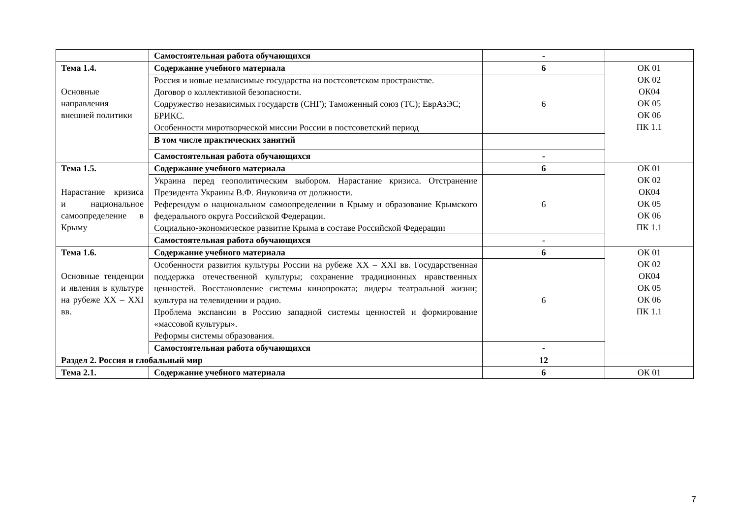| | Самостоятельная работа обучающихся | - | |
| Тема 1.4. Основные направления внешней политики | Содержание учебного материала | 6 | ОК 01 ОК 02 ОК04 ОК 05 ОК 06 ПК 1.1 |
| | Россия и новые независимые государства на постсоветском пространстве. Договор о коллективной безопасности. Содружество независимых государств (СНГ); Таможенный союз (ТС); ЕврАзЭС; БРИКС. Особенности миротворческой миссии России в постсоветский период | 6 | |
| | В том числе практических занятий | | |
| | Самостоятельная работа обучающихся | - | |
| Тема 1.5. Нарастание кризиса и национальное самоопределение в Крыму | Содержание учебного материала | 6 | ОК 01 ОК 02 ОК04 ОК 05 ОК 06 ПК 1.1 |
| | Украина перед геополитическим выбором. Нарастание кризиса. Отстранение Президента Украины В.Ф. Януковича от должности. Референдум о национальном самоопределении в Крыму и образование Крымского федерального округа Российской Федерации. Социально-экономическое развитие Крыма в составе Российской Федерации | 6 | |
| | Самостоятельная работа обучающихся | - | |
| Тема 1.6. Основные тенденции и явления в культуре на рубеже XX – XXI вв. | Содержание учебного материала | 6 | ОК 01 ОК 02 ОК04 ОК 05 ОК 06 ПК 1.1 |
| | Особенности развития культуры России на рубеже XX – XXI вв. Государственная поддержка отечественной культуры; сохранение традиционных нравственных ценностей. Восстановление системы кинопроката; лидеры театральной жизни; культура на телевидении и радио. Проблема экспансии в Россию западной системы ценностей и формирование «массовой культуры». Реформы системы образования. | 6 | |
| | Самостоятельная работа обучающихся | - | |
| Раздел 2. Россия и глобальный мир | | 12 | |
| Тема 2.1. | Содержание учебного материала | 6 | ОК 01 |
7